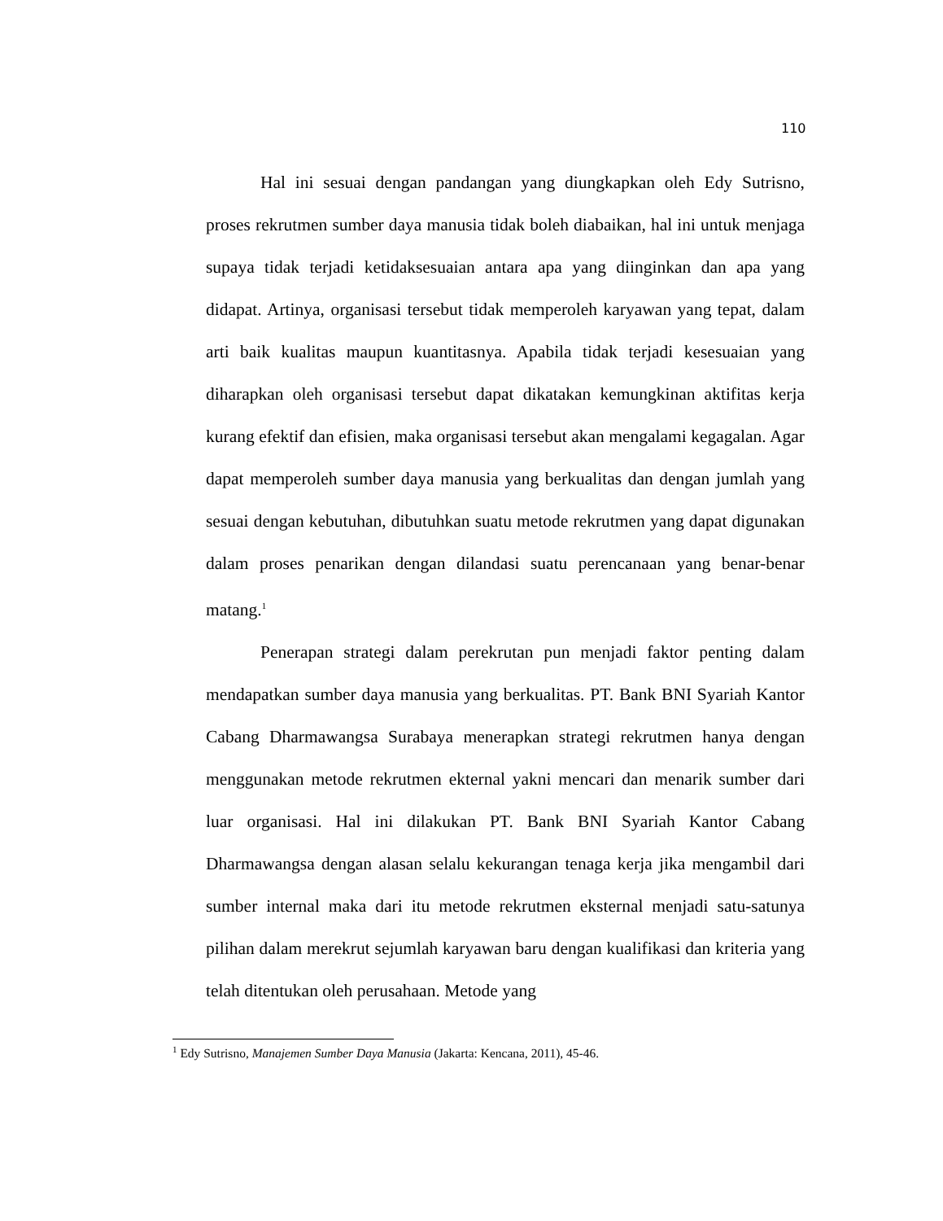110
Hal ini sesuai dengan pandangan yang diungkapkan oleh Edy Sutrisno, proses rekrutmen sumber daya manusia tidak boleh diabaikan, hal ini untuk menjaga supaya tidak terjadi ketidaksesuaian antara apa yang diinginkan dan apa yang didapat. Artinya, organisasi tersebut tidak memperoleh karyawan yang tepat, dalam arti baik kualitas maupun kuantitasnya. Apabila tidak terjadi kesesuaian yang diharapkan oleh organisasi tersebut dapat dikatakan kemungkinan aktifitas kerja kurang efektif dan efisien, maka organisasi tersebut akan mengalami kegagalan. Agar dapat memperoleh sumber daya manusia yang berkualitas dan dengan jumlah yang sesuai dengan kebutuhan, dibutuhkan suatu metode rekrutmen yang dapat digunakan dalam proses penarikan dengan dilandasi suatu perencanaan yang benar-benar matang.<sup>1</sup>
Penerapan strategi dalam perekrutan pun menjadi faktor penting dalam mendapatkan sumber daya manusia yang berkualitas. PT. Bank BNI Syariah Kantor Cabang Dharmawangsa Surabaya menerapkan strategi rekrutmen hanya dengan menggunakan metode rekrutmen ekternal yakni mencari dan menarik sumber dari luar organisasi. Hal ini dilakukan PT. Bank BNI Syariah Kantor Cabang Dharmawangsa dengan alasan selalu kekurangan tenaga kerja jika mengambil dari sumber internal maka dari itu metode rekrutmen eksternal menjadi satu-satunya pilihan dalam merekrut sejumlah karyawan baru dengan kualifikasi dan kriteria yang telah ditentukan oleh perusahaan. Metode yang
<sup>1</sup> Edy Sutrisno, Manajemen Sumber Daya Manusia (Jakarta: Kencana, 2011), 45-46.